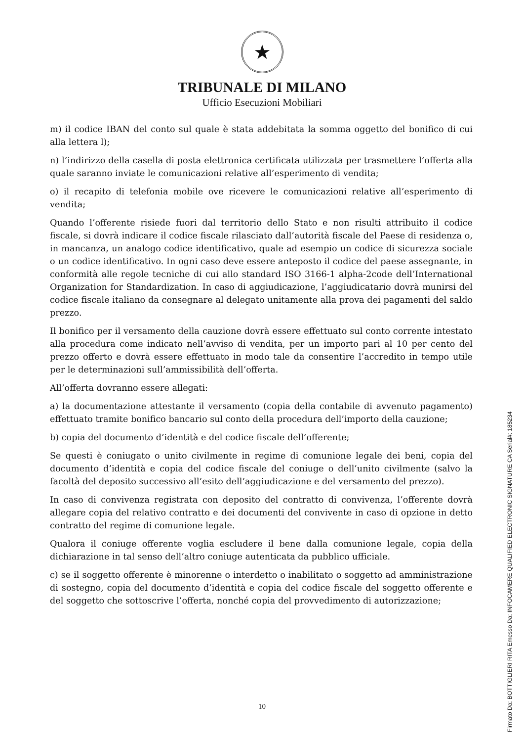★
TRIBUNALE DI MILANO
Ufficio Esecuzioni Mobiliari
m) il codice IBAN del conto sul quale è stata addebitata la somma oggetto del bonifico di cui alla lettera l);
n) l’indirizzo della casella di posta elettronica certificata utilizzata per trasmettere l’offerta alla quale saranno inviate le comunicazioni relative all’esperimento di vendita;
o) il recapito di telefonia mobile ove ricevere le comunicazioni relative all’esperimento di vendita;
Quando l’offerente risiede fuori dal territorio dello Stato e non risulti attribuito il codice fiscale, si dovrà indicare il codice fiscale rilasciato dall’autorità fiscale del Paese di residenza o, in mancanza, un analogo codice identificativo, quale ad esempio un codice di sicurezza sociale o un codice identificativo. In ogni caso deve essere anteposto il codice del paese assegnante, in conformità alle regole tecniche di cui allo standard ISO 3166-1 alpha-2code dell’International Organization for Standardization. In caso di aggiudicazione, l’aggiudicatario dovrà munirsi del codice fiscale italiano da consegnare al delegato unitamente alla prova dei pagamenti del saldo prezzo.
Il bonifico per il versamento della cauzione dovrà essere effettuato sul conto corrente intestato alla procedura come indicato nell’avviso di vendita, per un importo pari al 10 per cento del prezzo offerto e dovrà essere effettuato in modo tale da consentire l’accredito in tempo utile per le determinazioni sull’ammissibilità dell’offerta.
All’offerta dovranno essere allegati:
a) la documentazione attestante il versamento (copia della contabile di avvenuto pagamento) effettuato tramite bonifico bancario sul conto della procedura dell’importo della cauzione;
b) copia del documento d’identità e del codice fiscale dell’offerente;
Se questi è coniugato o unito civilmente in regime di comunione legale dei beni, copia del documento d’identità e copia del codice fiscale del coniuge o dell’unito civilmente (salvo la facoltà del deposito successivo all’esito dell’aggiudicazione e del versamento del prezzo).
In caso di convivenza registrata con deposito del contratto di convivenza, l’offerente dovrà allegare copia del relativo contratto e dei documenti del convivente in caso di opzione in detto contratto del regime di comunione legale.
Qualora il coniuge offerente voglia escludere il bene dalla comunione legale, copia della dichiarazione in tal senso dell’altro coniuge autenticata da pubblico ufficiale.
c) se il soggetto offerente è minorenne o interdetto o inabilitato o soggetto ad amministrazione di sostegno, copia del documento d’identità e copia del codice fiscale del soggetto offerente e del soggetto che sottoscrive l’offerta, nonché copia del provvedimento di autorizzazione;
10
Firmato Da: BOTTIGLIERI RITA Emesso Da: INFOCAMERE QUALIFIED ELECTRONIC SIGNATURE CA Serial#: 185234